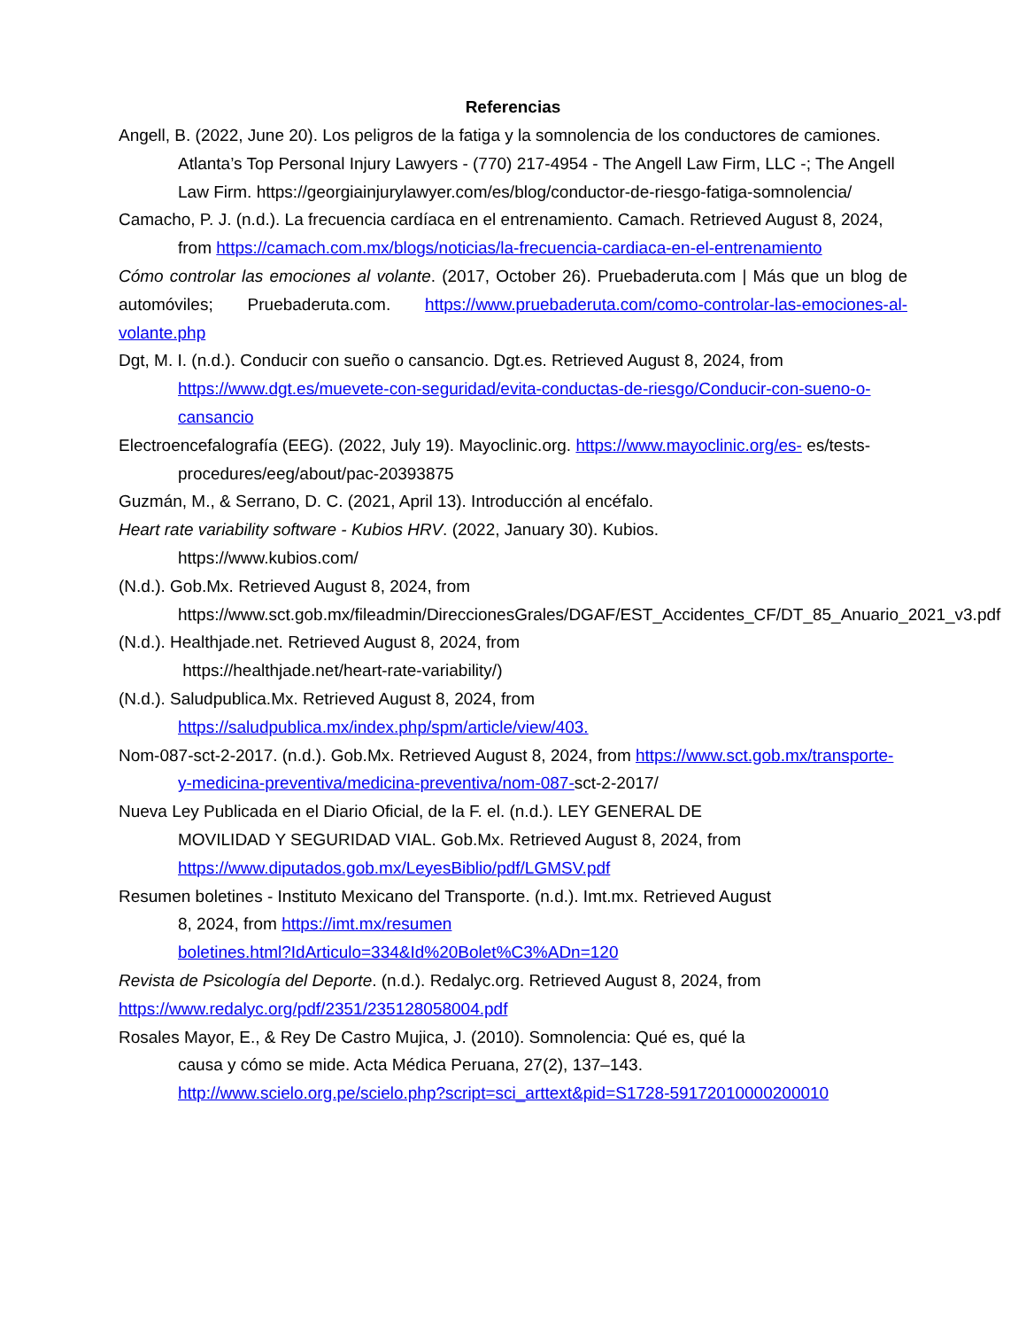Referencias
Angell, B. (2022, June 20). Los peligros de la fatiga y la somnolencia de los conductores de camiones. Atlanta’s Top Personal Injury Lawyers - (770) 217-4954 - The Angell Law Firm, LLC -; The Angell Law Firm. https://georgiainjurylawyer.com/es/blog/conductor-de-riesgo-fatiga-somnolencia/
Camacho, P. J. (n.d.). La frecuencia cardíaca en el entrenamiento. Camach. Retrieved August 8, 2024, from https://camach.com.mx/blogs/noticias/la-frecuencia-cardiaca-en-el-entrenamiento
Cómo controlar las emociones al volante. (2017, October 26). Pruebaderuta.com | Más que un blog de automóviles; Pruebaderuta.com. https://www.pruebaderuta.com/como-controlar-las-emociones-al-volante.php
Dgt, M. I. (n.d.). Conducir con sueño o cansancio. Dgt.es. Retrieved August 8, 2024, from https://www.dgt.es/muevete-con-seguridad/evita-conductas-de-riesgo/Conducir-con-sueno-o-cansancio
Electroencefalografía (EEG). (2022, July 19). Mayoclinic.org. https://www.mayoclinic.org/es- es/tests-procedures/eeg/about/pac-20393875
Guzmán, M., & Serrano, D. C. (2021, April 13). Introducción al encéfalo.
Heart rate variability software - Kubios HRV. (2022, January 30). Kubios.
https://www.kubios.com/
(N.d.). Gob.Mx. Retrieved August 8, 2024, from
https://www.sct.gob.mx/fileadmin/DireccionesGrales/DGAF/EST_Accidentes_CF/DT_85_Anuario_2021_v3.pdf
(N.d.). Healthjade.net. Retrieved August 8, 2024, from
https://healthjade.net/heart-rate-variability/)
(N.d.). Saludpublica.Mx. Retrieved August 8, 2024, from
https://saludpublica.mx/index.php/spm/article/view/403.
Nom-087-sct-2-2017. (n.d.). Gob.Mx. Retrieved August 8, 2024, from https://www.sct.gob.mx/transporte-y-medicina-preventiva/medicina-preventiva/nom-087-sct-2-2017/
Nueva Ley Publicada en el Diario Oficial, de la F. el. (n.d.). LEY GENERAL DE
MOVILIDAD Y SEGURIDAD VIAL. Gob.Mx. Retrieved August 8, 2024, from
https://www.diputados.gob.mx/LeyesBiblio/pdf/LGMSV.pdf
Resumen boletines - Instituto Mexicano del Transporte. (n.d.). Imt.mx. Retrieved August
8, 2024, from https://imt.mx/resumen
boletines.html?IdArticulo=334&Id%20Bolet%C3%ADn=120
Revista de Psicología del Deporte. (n.d.). Redalyc.org. Retrieved August 8, 2024, from
https://www.redalyc.org/pdf/2351/235128058004.pdf
Rosales Mayor, E., & Rey De Castro Mujica, J. (2010). Somnolencia: Qué es, qué la
causa y cómo se mide. Acta Médica Peruana, 27(2), 137–143.
http://www.scielo.org.pe/scielo.php?script=sci_arttext&pid=S1728-59172010000200010